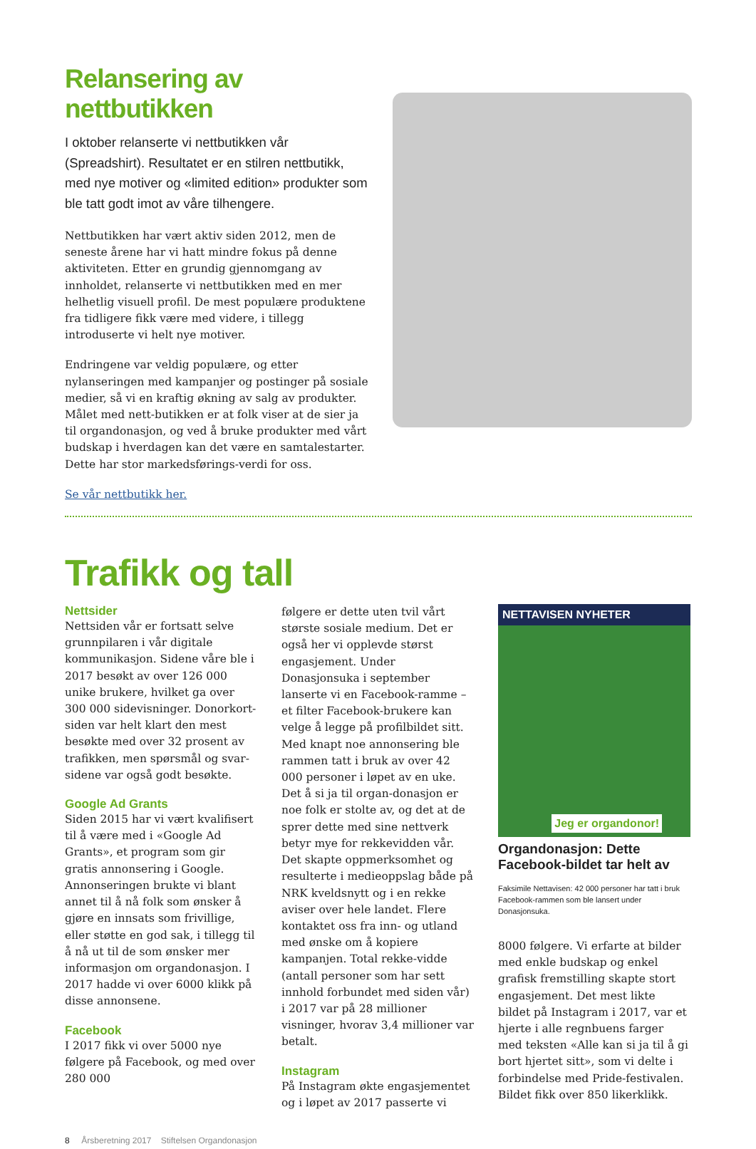Relansering av nettbutikken
I oktober relanserte vi nettbutikken vår (Spreadshirt). Resultatet er en stilren nettbutikk, med nye motiver og «limited edition» produkter som ble tatt godt imot av våre tilhengere.
Nettbutikken har vært aktiv siden 2012, men de seneste årene har vi hatt mindre fokus på denne aktiviteten. Etter en grundig gjennomgang av innholdet, relanserte vi nettbutikken med en mer helhetlig visuell profil. De mest populære produktene fra tidligere fikk være med videre, i tillegg introduserte vi helt nye motiver.
Endringene var veldig populære, og etter nylanseringen med kampanjer og postinger på sosiale medier, så vi en kraftig økning av salg av produkter. Målet med nett-butikken er at folk viser at de sier ja til organdonasjon, og ved å bruke produkter med vårt budskap i hverdagen kan det være en samtalestarter. Dette har stor markedsførings-verdi for oss.
Se vår nettbutikk her.
Trafikk og tall
Nettsider
Nettsiden vår er fortsatt selve grunnpilaren i vår digitale kommunikasjon. Sidene våre ble i 2017 besøkt av over 126 000 unike brukere, hvilket ga over 300 000 sidevisninger. Donorkort-siden var helt klart den mest besøkte med over 32 prosent av trafikken, men spørsmål og svar-sidene var også godt besøkte.
Google Ad Grants
Siden 2015 har vi vært kvalifisert til å være med i «Google Ad Grants», et program som gir gratis annonsering i Google. Annonseringen brukte vi blant annet til å nå folk som ønsker å gjøre en innsats som frivillige, eller støtte en god sak, i tillegg til å nå ut til de som ønsker mer informasjon om organdonasjon. I 2017 hadde vi over 6000 klikk på disse annonsene.
Facebook
I 2017 fikk vi over 5000 nye følgere på Facebook, og med over 280 000
følgere er dette uten tvil vårt største sosiale medium. Det er også her vi opplevde størst engasjement. Under Donasjonsuka i september lanserte vi en Facebook-ramme – et filter Facebook-brukere kan velge å legge på profilbildet sitt. Med knapt noe annonsering ble rammen tatt i bruk av over 42 000 personer i løpet av en uke. Det å si ja til organ-donasjon er noe folk er stolte av, og det at de sprer dette med sine nettverk betyr mye for rekkevidden vår. Det skapte oppmerksomhet og resulterte i medieoppslag både på NRK kveldsnytt og i en rekke aviser over hele landet. Flere kontaktet oss fra inn- og utland med ønske om å kopiere kampanjen. Total rekke-vidde (antall personer som har sett innhold forbundet med siden vår) i 2017 var på 28 millioner visninger, hvorav 3,4 millioner var betalt.
Instagram
På Instagram økte engasjementet og i løpet av 2017 passerte vi
NETTAVISEN NYHETER
Jeg er organdonor!
Organdonasjon: Dette Facebook-bildet tar helt av
Faksimile Nettavisen: 42 000 personer har tatt i bruk Facebook-rammen som ble lansert under Donasjonsuka.
8000 følgere. Vi erfarte at bilder med enkle budskap og enkel grafisk fremstilling skapte stort engasjement. Det mest likte bildet på Instagram i 2017, var et hjerte i alle regnbuens farger med teksten «Alle kan si ja til å gi bort hjertet sitt», som vi delte i forbindelse med Pride-festivalen. Bildet fikk over 850 likerklikk.
8 Årsberetning 2017 Stiftelsen Organdonasjon